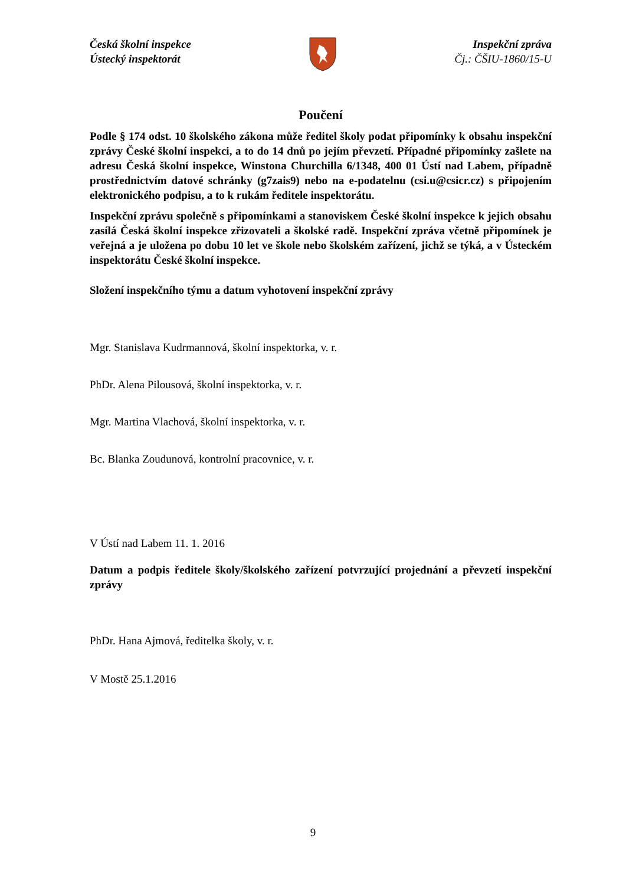Česká školní inspekce
Ústecký inspektorát
Inspekční zpráva
Čj.: ČŠIU-1860/15-U
Poučení
Podle § 174 odst. 10 školského zákona může ředitel školy podat připomínky k obsahu inspekční zprávy České školní inspekci, a to do 14 dnů po jejím převzetí. Případné připomínky zašlete na adresu Česká školní inspekce, Winstona Churchilla 6/1348, 400 01 Ústí nad Labem, případně prostřednictvím datové schránky (g7zais9) nebo na e-podatelnu (csi.u@csicr.cz) s připojením elektronického podpisu, a to k rukám ředitele inspektorátu.
Inspekční zprávu společně s připomínkami a stanoviskem České školní inspekce k jejich obsahu zasílá Česká školní inspekce zřizovateli a školské radě. Inspekční zpráva včetně připomínek je veřejná a je uložena po dobu 10 let ve škole nebo školském zařízení, jichž se týká, a v Ústeckém inspektorátu České školní inspekce.
Složení inspekčního týmu a datum vyhotovení inspekční zprávy
Mgr. Stanislava Kudrmannová, školní inspektorka, v. r.
PhDr. Alena Pilousová, školní inspektorka, v. r.
Mgr. Martina Vlachová, školní inspektorka, v. r.
Bc. Blanka Zoudunová, kontrolní pracovnice, v. r.
V Ústí nad Labem 11. 1. 2016
Datum a podpis ředitele školy/školského zařízení potvrzující projednání a převzetí inspekční zprávy
PhDr. Hana Ajmová, ředitelka školy, v. r.
V Mostě 25.1.2016
9